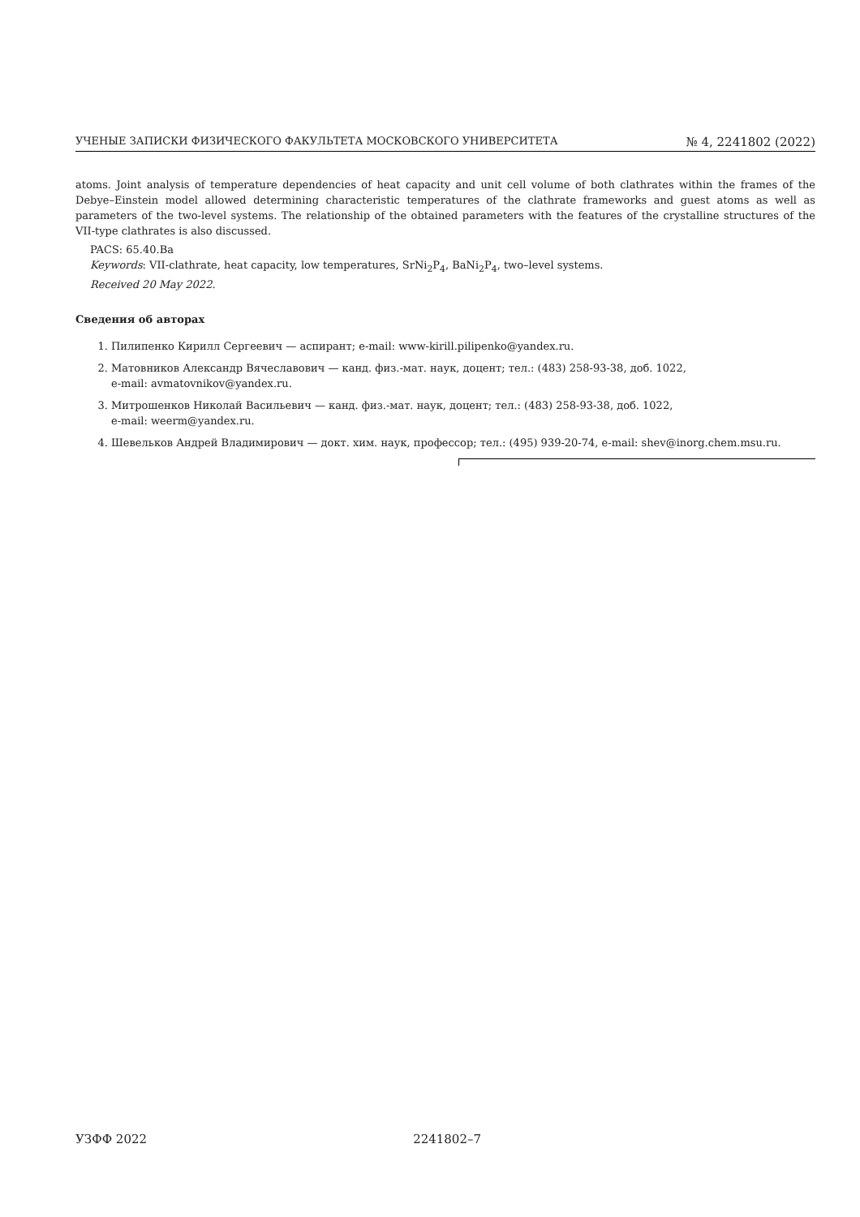УЧЕНЫЕ ЗАПИСКИ ФИЗИЧЕСКОГО ФАКУЛЬТЕТА МОСКОВСКОГО УНИВЕРСИТЕТА № 4, 2241802 (2022)
atoms. Joint analysis of temperature dependencies of heat capacity and unit cell volume of both clathrates within the frames of the Debye–Einstein model allowed determining characteristic temperatures of the clathrate frameworks and guest atoms as well as parameters of the two-level systems. The relationship of the obtained parameters with the features of the crystalline structures of the VII-type clathrates is also discussed.
PACS: 65.40.Ba
Keywords: VII-clathrate, heat capacity, low temperatures, SrNi<sub>2</sub>P<sub>4</sub>, BaNi<sub>2</sub>P<sub>4</sub>, two–level systems.
Received 20 May 2022.
Сведения об авторах
1. Пилипенко Кирилл Сергеевич — аспирант; e-mail: www-kirill.pilipenko@yandex.ru.
2. Матовников Александр Вячеславович — канд. физ.-мат. наук, доцент; тел.: (483) 258-93-38, доб. 1022,
e-mail: avmatovnikov@yandex.ru.
3. Митрошенков Николай Васильевич — канд. физ.-мат. наук, доцент; тел.: (483) 258-93-38, доб. 1022,
e-mail: weerm@yandex.ru.
4. Шевельков Андрей Владимирович — докт. хим. наук, профессор; тел.: (495) 939-20-74, e-mail: shev@inorg.chem.msu.ru.
УЗФФ 2022 2241802–7